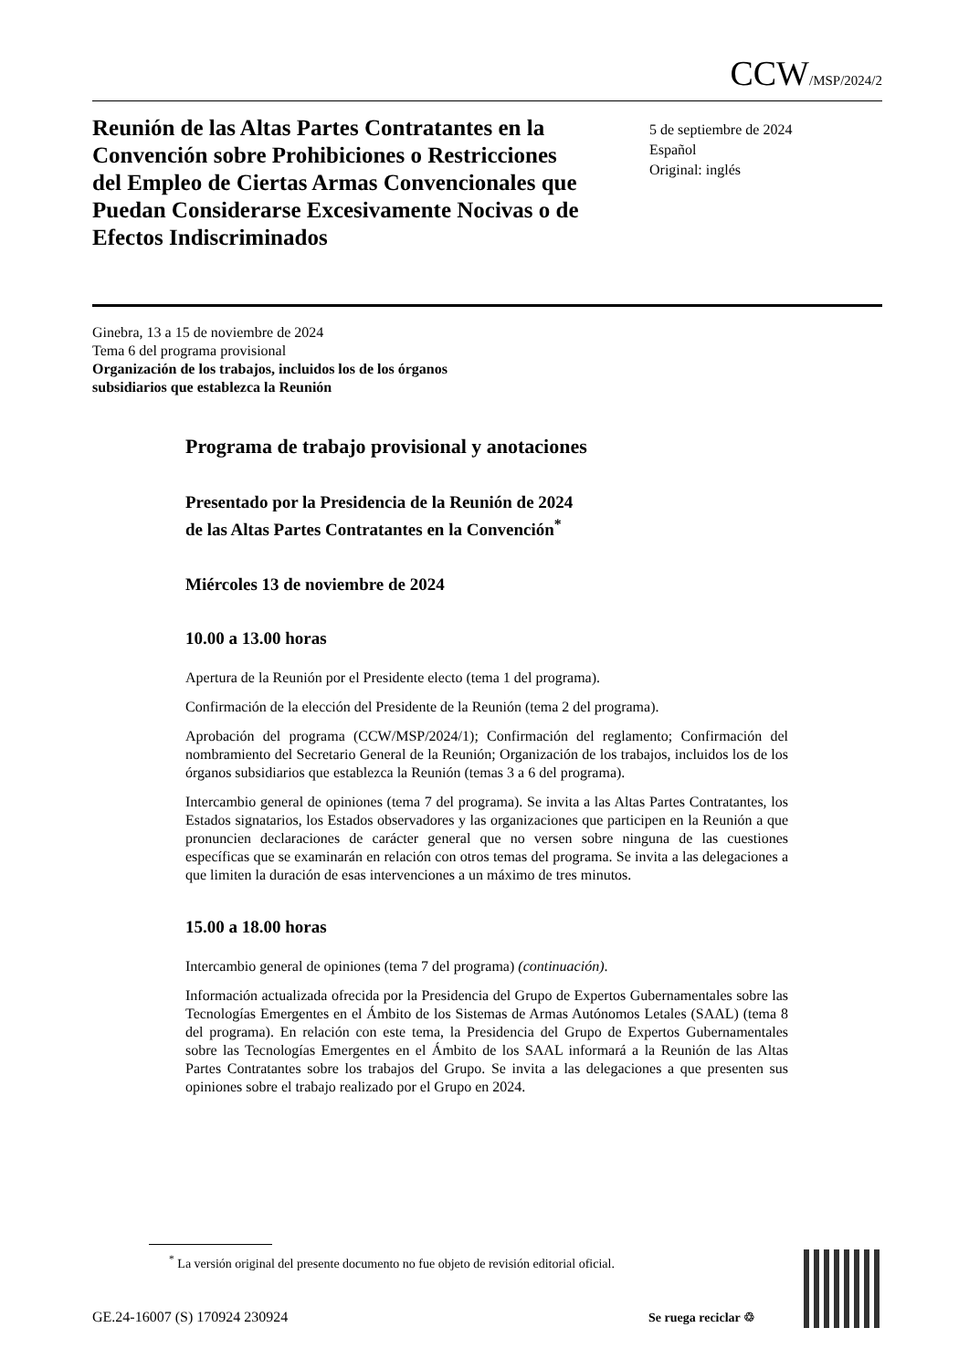CCW/MSP/2024/2
Reunión de las Altas Partes Contratantes en la Convención sobre Prohibiciones o Restricciones del Empleo de Ciertas Armas Convencionales que Puedan Considerarse Excesivamente Nocivas o de Efectos Indiscriminados
5 de septiembre de 2024
Español
Original: inglés
Ginebra, 13 a 15 de noviembre de 2024
Tema 6 del programa provisional
Organización de los trabajos, incluidos los de los órganos
subsidiarios que establezca la Reunión
Programa de trabajo provisional y anotaciones
Presentado por la Presidencia de la Reunión de 2024
de las Altas Partes Contratantes en la Convención<sup>*</sup>
Miércoles 13 de noviembre de 2024
10.00 a 13.00 horas
Apertura de la Reunión por el Presidente electo (tema 1 del programa).
Confirmación de la elección del Presidente de la Reunión (tema 2 del programa).
Aprobación del programa (CCW/MSP/2024/1); Confirmación del reglamento; Confirmación del nombramiento del Secretario General de la Reunión; Organización de los trabajos, incluidos los de los órganos subsidiarios que establezca la Reunión (temas 3 a 6 del programa).
Intercambio general de opiniones (tema 7 del programa). Se invita a las Altas Partes Contratantes, los Estados signatarios, los Estados observadores y las organizaciones que participen en la Reunión a que pronuncien declaraciones de carácter general que no versen sobre ninguna de las cuestiones específicas que se examinarán en relación con otros temas del programa. Se invita a las delegaciones a que limiten la duración de esas intervenciones a un máximo de tres minutos.
15.00 a 18.00 horas
Intercambio general de opiniones (tema 7 del programa) (continuación).
Información actualizada ofrecida por la Presidencia del Grupo de Expertos Gubernamentales sobre las Tecnologías Emergentes en el Ámbito de los Sistemas de Armas Autónomos Letales (SAAL) (tema 8 del programa). En relación con este tema, la Presidencia del Grupo de Expertos Gubernamentales sobre las Tecnologías Emergentes en el Ámbito de los SAAL informará a la Reunión de las Altas Partes Contratantes sobre los trabajos del Grupo. Se invita a las delegaciones a que presenten sus opiniones sobre el trabajo realizado por el Grupo en 2024.
<sup>*</sup> La versión original del presente documento no fue objeto de revisión editorial oficial.
GE.24-16007 (S) 170924 230924 Se ruega reciclar ♲